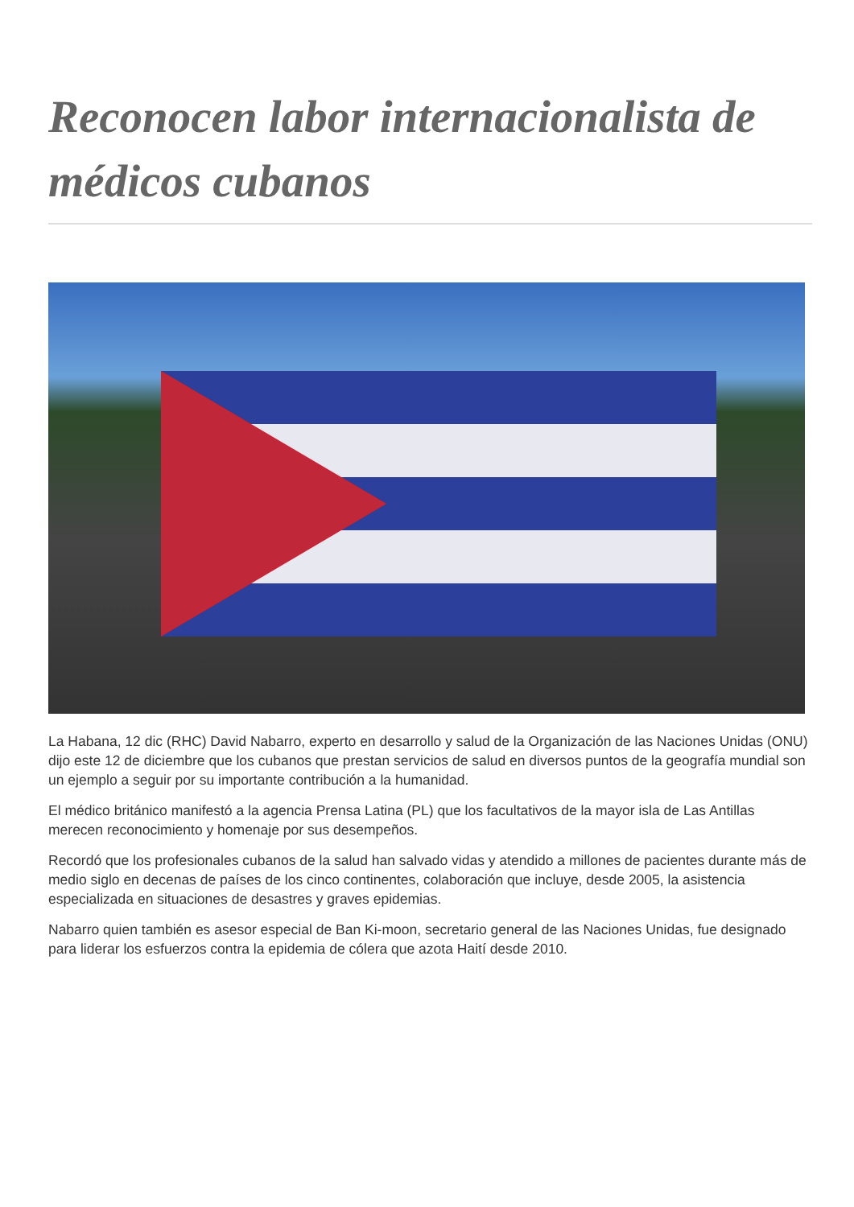Reconocen labor internacionalista de médicos cubanos
La Habana, 12 dic (RHC) David Nabarro, experto en desarrollo y salud de la Organización de las Naciones Unidas (ONU) dijo este 12 de diciembre que los cubanos que prestan servicios de salud en diversos puntos de la geografía mundial son un ejemplo a seguir por su importante contribución a la humanidad.
El médico británico manifestó a la agencia Prensa Latina (PL) que los facultativos de la mayor isla de Las Antillas merecen reconocimiento y homenaje por sus desempeños.
Recordó que los profesionales cubanos de la salud han salvado vidas y atendido a millones de pacientes durante más de medio siglo en decenas de países de los cinco continentes, colaboración que incluye, desde 2005, la asistencia especializada en situaciones de desastres y graves epidemias.
Nabarro quien también es asesor especial de Ban Ki-moon, secretario general de las Naciones Unidas, fue designado para liderar los esfuerzos contra la epidemia de cólera que azota Haití desde 2010.